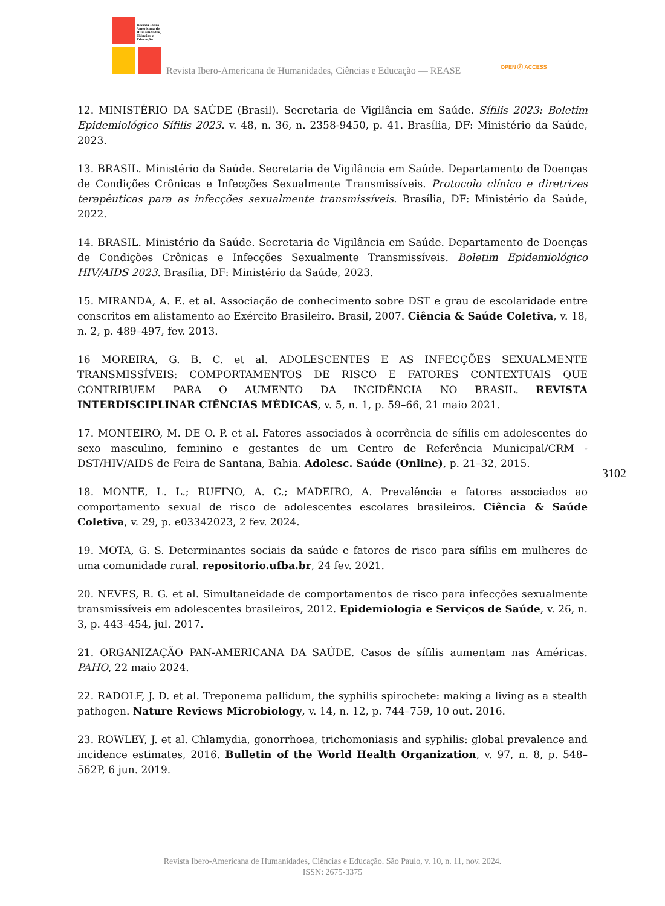Revista Ibero-Americana de Humanidades, Ciências e Educação
Revista Ibero-Americana de Humanidades, Ciências e Educação — REASE
OPEN ⓐ ACCESS
12. MINISTÉRIO DA SAÚDE (Brasil). Secretaria de Vigilância em Saúde. Sífilis 2023: Boletim Epidemiológico Sífilis 2023. v. 48, n. 36, n. 2358-9450, p. 41. Brasília, DF: Ministério da Saúde, 2023.
13. BRASIL. Ministério da Saúde. Secretaria de Vigilância em Saúde. Departamento de Doenças de Condições Crônicas e Infecções Sexualmente Transmissíveis. Protocolo clínico e diretrizes terapêuticas para as infecções sexualmente transmissíveis. Brasília, DF: Ministério da Saúde, 2022.
14. BRASIL. Ministério da Saúde. Secretaria de Vigilância em Saúde. Departamento de Doenças de Condições Crônicas e Infecções Sexualmente Transmissíveis. Boletim Epidemiológico HIV/AIDS 2023. Brasília, DF: Ministério da Saúde, 2023.
15. MIRANDA, A. E. et al. Associação de conhecimento sobre DST e grau de escolaridade entre conscritos em alistamento ao Exército Brasileiro. Brasil, 2007. Ciência & Saúde Coletiva, v. 18, n. 2, p. 489–497, fev. 2013.
16 MOREIRA, G. B. C. et al. ADOLESCENTES E AS INFECÇÕES SEXUALMENTE TRANSMISSÍVEIS: COMPORTAMENTOS DE RISCO E FATORES CONTEXTUAIS QUE CONTRIBUEM PARA O AUMENTO DA INCIDÊNCIA NO BRASIL. REVISTA INTERDISCIPLINAR CIÊNCIAS MÉDICAS, v. 5, n. 1, p. 59–66, 21 maio 2021.
17. MONTEIRO, M. DE O. P. et al. Fatores associados à ocorrência de sífilis em adolescentes do sexo masculino, feminino e gestantes de um Centro de Referência Municipal/CRM - DST/HIV/AIDS de Feira de Santana, Bahia. Adolesc. Saúde (Online), p. 21–32, 2015.
18. MONTE, L. L.; RUFINO, A. C.; MADEIRO, A. Prevalência e fatores associados ao comportamento sexual de risco de adolescentes escolares brasileiros. Ciência & Saúde Coletiva, v. 29, p. e03342023, 2 fev. 2024.
19. MOTA, G. S. Determinantes sociais da saúde e fatores de risco para sífilis em mulheres de uma comunidade rural. repositorio.ufba.br, 24 fev. 2021.
20. NEVES, R. G. et al. Simultaneidade de comportamentos de risco para infecções sexualmente transmissíveis em adolescentes brasileiros, 2012. Epidemiologia e Serviços de Saúde, v. 26, n. 3, p. 443–454, jul. 2017.
21. ORGANIZAÇÃO PAN-AMERICANA DA SAÚDE. Casos de sífilis aumentam nas Américas. PAHO, 22 maio 2024.
22. RADOLF, J. D. et al. Treponema pallidum, the syphilis spirochete: making a living as a stealth pathogen. Nature Reviews Microbiology, v. 14, n. 12, p. 744–759, 10 out. 2016.
23. ROWLEY, J. et al. Chlamydia, gonorrhoea, trichomoniasis and syphilis: global prevalence and incidence estimates, 2016. Bulletin of the World Health Organization, v. 97, n. 8, p. 548–562P, 6 jun. 2019.
3102
Revista Ibero-Americana de Humanidades, Ciências e Educação. São Paulo, v. 10, n. 11, nov. 2024.
ISSN: 2675-3375